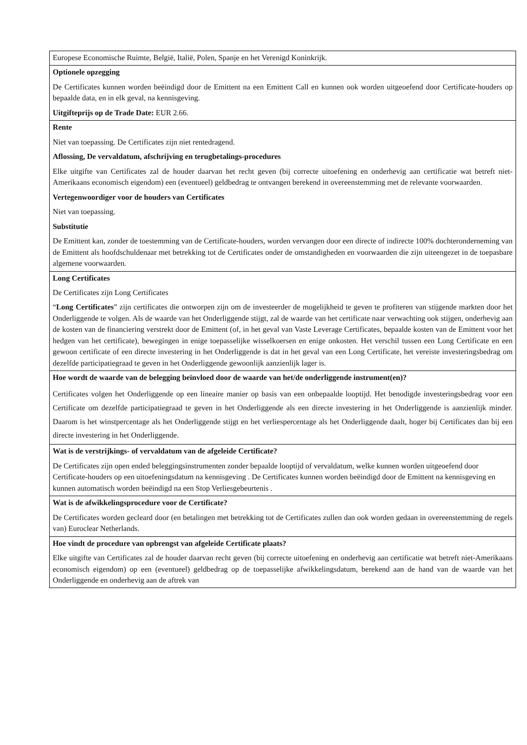| Europese Economische Ruimte, België, Italië, Polen, Spanje en het Verenigd Koninkrijk. |
| Optionele opzegging De Certificates kunnen worden beëindigd door de Emittent na een Emittent Call en kunnen ook worden uitgeoefend door Certificate-houders op bepaalde data, en in elk geval, na kennisgeving. Uitgifteprijs op de Trade Date: EUR 2.66. |
| Rente Niet van toepassing. De Certificates zijn niet rentedragend. Aflossing, De vervaldatum, afschrijving en terugbetalings-procedures Elke uitgifte van Certificates zal de houder daarvan het recht geven (bij correcte uitoefening en onderhevig aan certificatie wat betreft niet-Amerikaans economisch eigendom) een (eventueel) geldbedrag te ontvangen berekend in overeenstemming met de relevante voorwaarden. Vertegenwoordiger voor de houders van Certificates Niet van toepassing. Substitutie De Emittent kan, zonder de toestemming van de Certificate-houders, worden vervangen door een directe of indirecte 100% dochteronderneming van de Emittent als hoofdschuldenaar met betrekking tot de Certificates onder de omstandigheden en voorwaarden die zijn uiteengezet in de toepasbare algemene voorwaarden. |
| Long Certificates De Certificates zijn Long Certificates “ Long Certificates ” zijn certificates die ontworpen zijn om de investeerder de mogelijkheid te geven te profiteren van stijgende markten door het Onderliggende te volgen. Als de waarde van het Onderliggende stijgt, zal de waarde van het certificate naar verwachting ook stijgen, onderhevig aan de kosten van de financiering verstrekt door de Emittent (of, in het geval van Vaste Leverage Certificates, bepaalde kosten van de Emittent voor het hedgen van het certificate), bewegingen in enige toepasselijke wisselkoersen en enige onkosten. Het verschil tussen een Long Certificate en een gewoon certificate of een directe investering in het Onderliggende is dat in het geval van een Long Certificate, het vereiste investeringsbedrag om dezelfde participatiegraad te geven in het Onderliggende gewoonlijk aanzienlijk lager is. |
| Hoe wordt de waarde van de belegging beïnvloed door de waarde van het/de onderliggende instrument(en)? Certificates volgen het Onderliggende op een lineaire manier op basis van een onbepaalde looptijd. Het benodigde investeringsbedrag voor een Certificate om dezelfde participatiegraad te geven in het Onderliggende als een directe investering in het Onderliggende is aanzienlijk minder. Daarom is het winstpercentage als het Onderliggende stijgt en het verliespercentage als het Onderliggende daalt, hoger bij Certificates dan bij een directe investering in het Onderliggende. |
| Wat is de verstrijkings- of vervaldatum van de afgeleide Certificate? De Certificates zijn open ended beleggingsinstrumenten zonder bepaalde looptijd of vervaldatum, welke kunnen worden uitgeoefend door Certificate-houders op een uitoefeningsdatum na kennisgeving . De Certificates kunnen worden beëindigd door de Emittent na kennisgeving en kunnen automatisch worden beëindigd na een Stop Verliesgebeurtenis . |
| Wat is de afwikkelingsprocedure voor de Certificate? De Certificates worden gecleard door (en betalingen met betrekking tot de Certificates zullen dan ook worden gedaan in overeenstemming de regels van) Euroclear Netherlands. |
| Hoe vindt de procedure van opbrengst van afgeleide Certificate plaats? Elke uitgifte van Certificates zal de houder daarvan recht geven (bij correcte uitoefening en onderhevig aan certificatie wat betreft niet-Amerikaans economisch eigendom) op een (eventueel) geldbedrag op de toepasselijke afwikkelingsdatum, berekend aan de hand van de waarde van het Onderliggende en onderhevig aan de aftrek van |